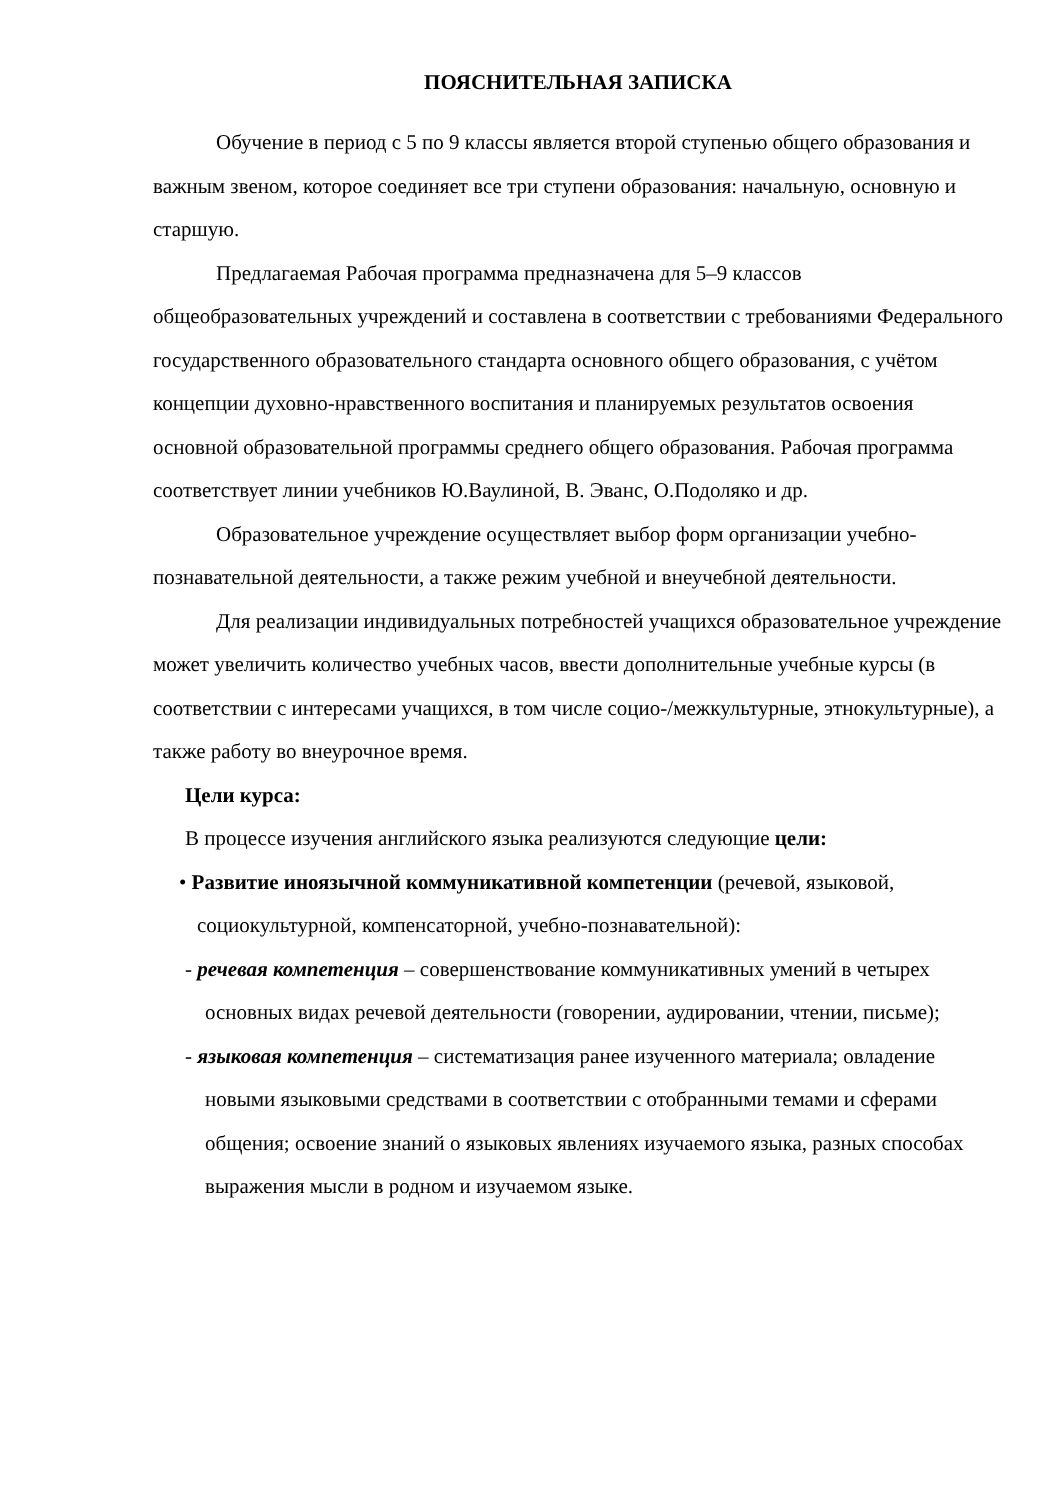ПОЯСНИТЕЛЬНАЯ ЗАПИСКА
Обучение в период с 5 по 9 классы является второй ступенью общего образования и важным звеном, которое соединяет все три ступени образования: начальную, основную и старшую.
Предлагаемая Рабочая программа предназначена для 5–9 классов общеобразовательных учреждений и составлена в соответствии с требованиями Федерального государственного образовательного стандарта основного общего образования, с учётом концепции духовно-нравственного воспитания и планируемых результатов освоения основной образовательной программы среднего общего образования. Рабочая программа соответствует линии учебников Ю.Ваулиной, В. Эванс, О.Подоляко и др.
Образовательное учреждение осуществляет выбор форм организации учебно-познавательной деятельности, а также режим учебной и внеучебной деятельности.
Для реализации индивидуальных потребностей учащихся образовательное учреждение может увеличить количество учебных часов, ввести дополнительные учебные курсы (в соответствии с интересами учащихся, в том числе социо-/межкультурные, этнокультурные), а также работу во внеурочное время.
Цели курса:
В процессе изучения английского языка реализуются следующие цели:
• Развитие иноязычной коммуникативной компетенции (речевой, языковой, социокультурной, компенсаторной, учебно-познавательной):
- речевая компетенция – совершенствование коммуникативных умений в четырех основных видах речевой деятельности (говорении, аудировании, чтении, письме);
- языковая компетенция – систематизация ранее изученного материала; овладение новыми языковыми средствами в соответствии с отобранными темами и сферами общения; освоение знаний о языковых явлениях изучаемого языка, разных способах выражения мысли в родном и изучаемом языке.